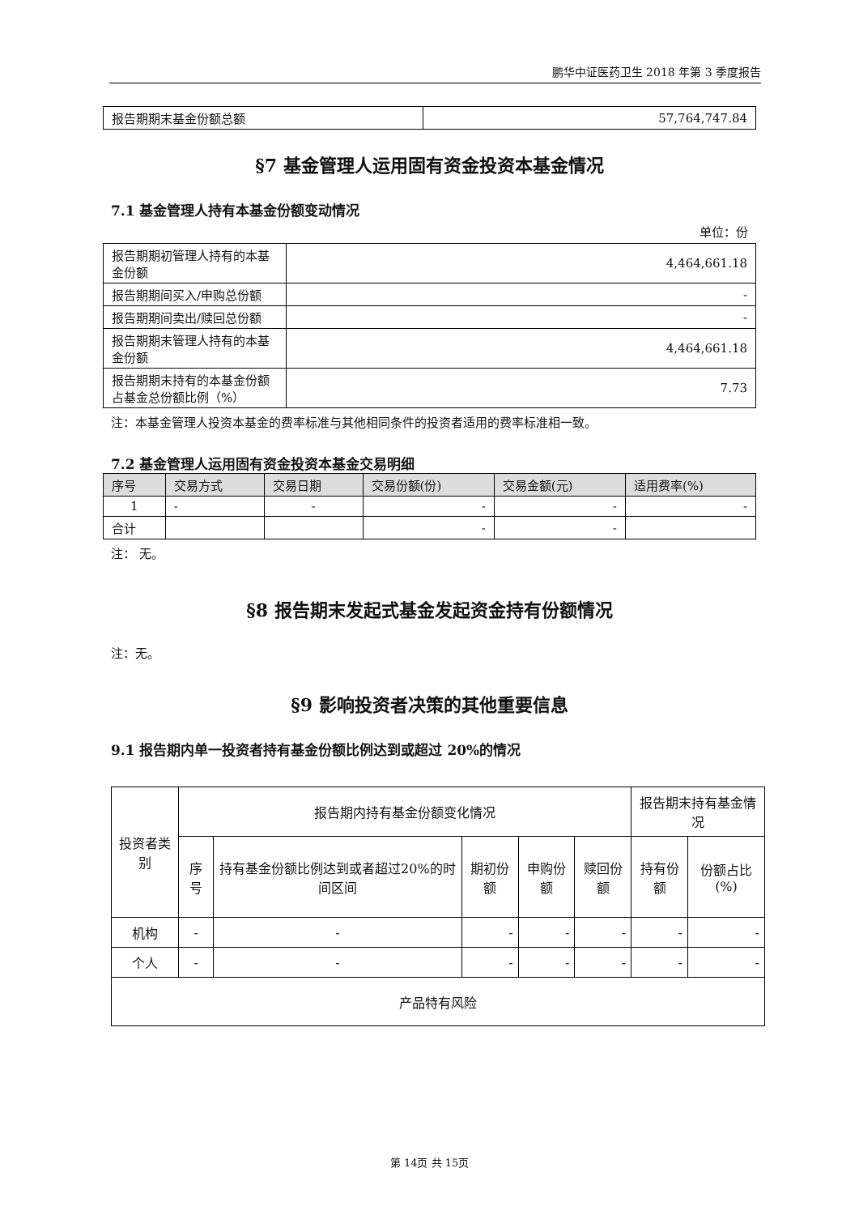鹏华中证医药卫生 2018 年第 3 季度报告
| 报告期期末基金份额总额 | 57,764,747.84 |
§7 基金管理人运用固有资金投资本基金情况
7.1 基金管理人持有本基金份额变动情况
单位：份
| 报告期期初管理人持有的本基金份额 | 4,464,661.18 |
| 报告期期间买入/申购总份额 | - |
| 报告期期间卖出/赎回总份额 | - |
| 报告期期末管理人持有的本基金份额 | 4,464,661.18 |
| 报告期期末持有的本基金份额占基金总份额比例（%） | 7.73 |
注：本基金管理人投资本基金的费率标准与其他相同条件的投资者适用的费率标准相一致。
7.2 基金管理人运用固有资金投资本基金交易明细
| 序号 | 交易方式 | 交易日期 | 交易份额(份) | 交易金额(元) | 适用费率(%) |
| --- | --- | --- | --- | --- | --- |
| 1 | - | - | - | - | - |
| 合计 | | | - | - | |
注： 无。
§8 报告期末发起式基金发起资金持有份额情况
注：无。
§9 影响投资者决策的其他重要信息
9.1 报告期内单一投资者持有基金份额比例达到或超过 20%的情况
| 投资者类别 | 报告期内持有基金份额变化情况 | | | | | 报告期末持有基金情况 | |
| | 序号 | 持有基金份额比例达到或者超过20%的时间区间 | 期初份额 | 申购份额 | 赎回份额 | 持有份额 | 份额占比(%) |
| 机构 | - | - | - | - | - | - | - |
| 个人 | - | - | - | - | - | - | - |
| 产品特有风险 | | | | | | | |
第 14页 共 15页